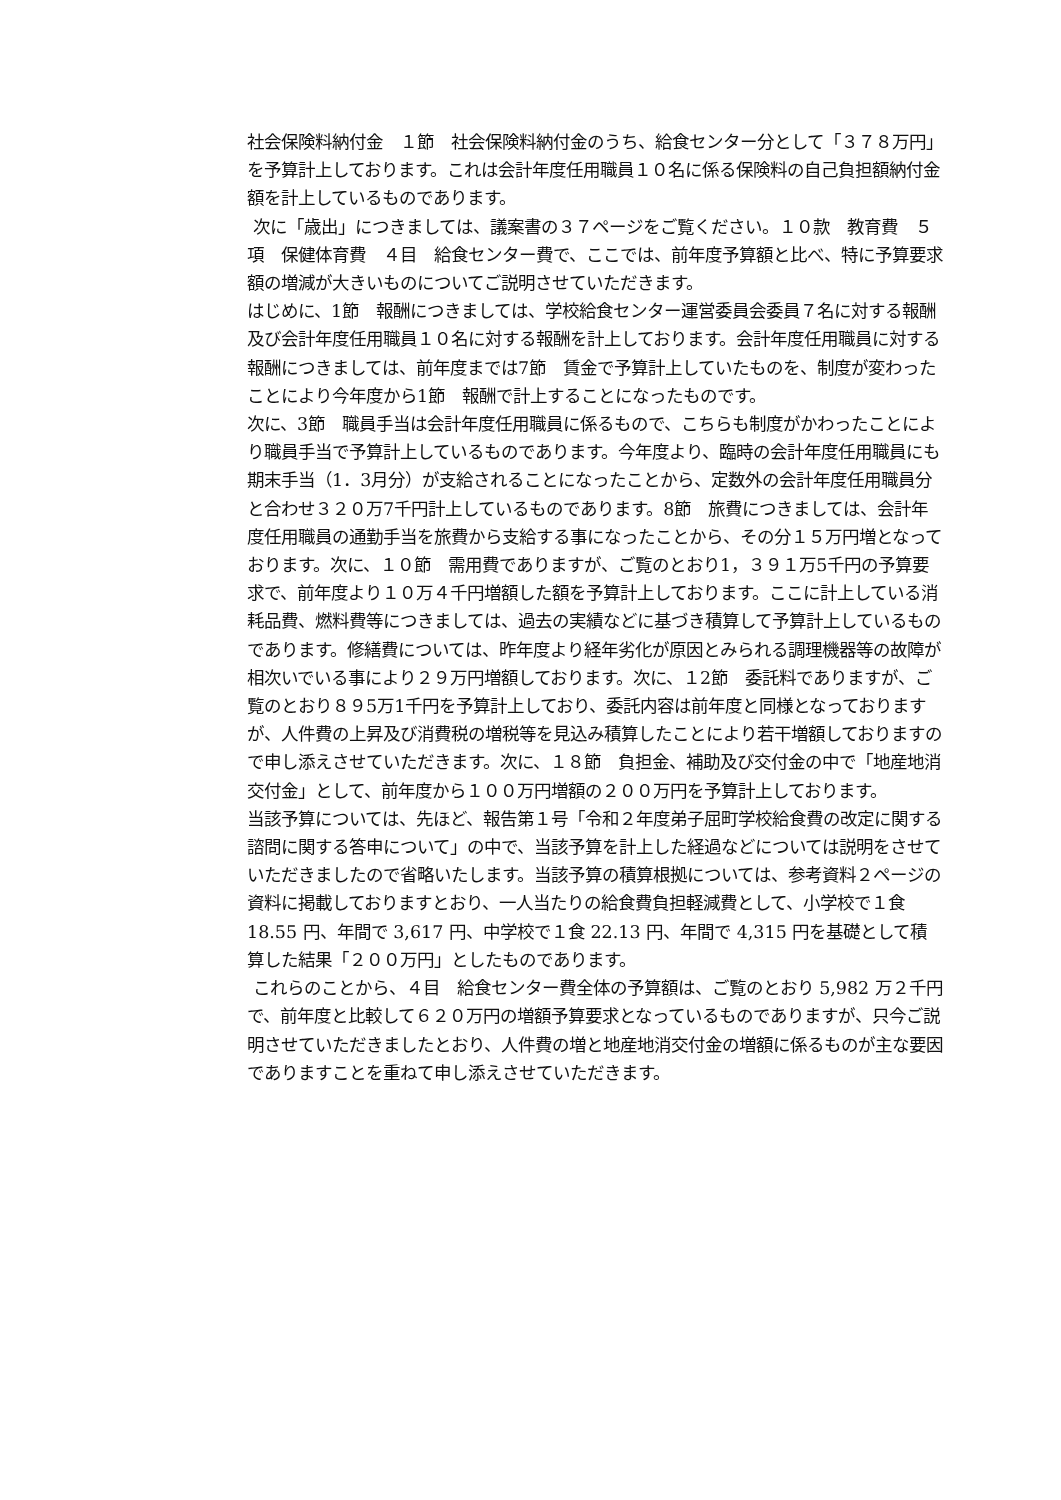社会保険料納付金　１節　社会保険料納付金のうち、給食センター分として「３７８万円」を予算計上しております。これは会計年度任用職員１０名に係る保険料の自己負担額納付金額を計上しているものであります。
次に「歳出」につきましては、議案書の３７ページをご覧ください。１０款　教育費　５項　保健体育費　４目　給食センター費で、ここでは、前年度予算額と比べ、特に予算要求額の増減が大きいものについてご説明させていただきます。
はじめに、1節　報酬につきましては、学校給食センター運営委員会委員７名に対する報酬及び会計年度任用職員１０名に対する報酬を計上しております。会計年度任用職員に対する報酬につきましては、前年度までは7節　賃金で予算計上していたものを、制度が変わったことにより今年度から1節　報酬で計上することになったものです。
次に、3節　職員手当は会計年度任用職員に係るもので、こちらも制度がかわったことにより職員手当で予算計上しているものであります。今年度より、臨時の会計年度任用職員にも期末手当（1．3月分）が支給されることになったことから、定数外の会計年度任用職員分と合わせ３２０万7千円計上しているものであります。8節　旅費につきましては、会計年度任用職員の通勤手当を旅費から支給する事になったことから、その分１５万円増となっております。次に、１０節　需用費でありますが、ご覧のとおり1，３９１万5千円の予算要求で、前年度より１０万４千円増額した額を予算計上しております。ここに計上している消耗品費、燃料費等につきましては、過去の実績などに基づき積算して予算計上しているものであります。修繕費については、昨年度より経年劣化が原因とみられる調理機器等の故障が相次いでいる事により２９万円増額しております。次に、１2節　委託料でありますが、ご覧のとおり８９5万1千円を予算計上しており、委託内容は前年度と同様となっておりますが、人件費の上昇及び消費税の増税等を見込み積算したことにより若干増額しておりますので申し添えさせていただきます。次に、１８節　負担金、補助及び交付金の中で「地産地消交付金」として、前年度から１００万円増額の２００万円を予算計上しております。
当該予算については、先ほど、報告第１号「令和２年度弟子屈町学校給食費の改定に関する諮問に関する答申について」の中で、当該予算を計上した経過などについては説明をさせていただきましたので省略いたします。当該予算の積算根拠については、参考資料２ページの資料に掲載しておりますとおり、一人当たりの給食費負担軽減費として、小学校で１食 18.55 円、年間で 3,617 円、中学校で１食 22.13 円、年間で 4,315 円を基礎として積算した結果「２００万円」としたものであります。
これらのことから、４目　給食センター費全体の予算額は、ご覧のとおり 5,982 万２千円で、前年度と比較して６２０万円の増額予算要求となっているものでありますが、只今ご説明させていただきましたとおり、人件費の増と地産地消交付金の増額に係るものが主な要因でありますことを重ねて申し添えさせていただきます。